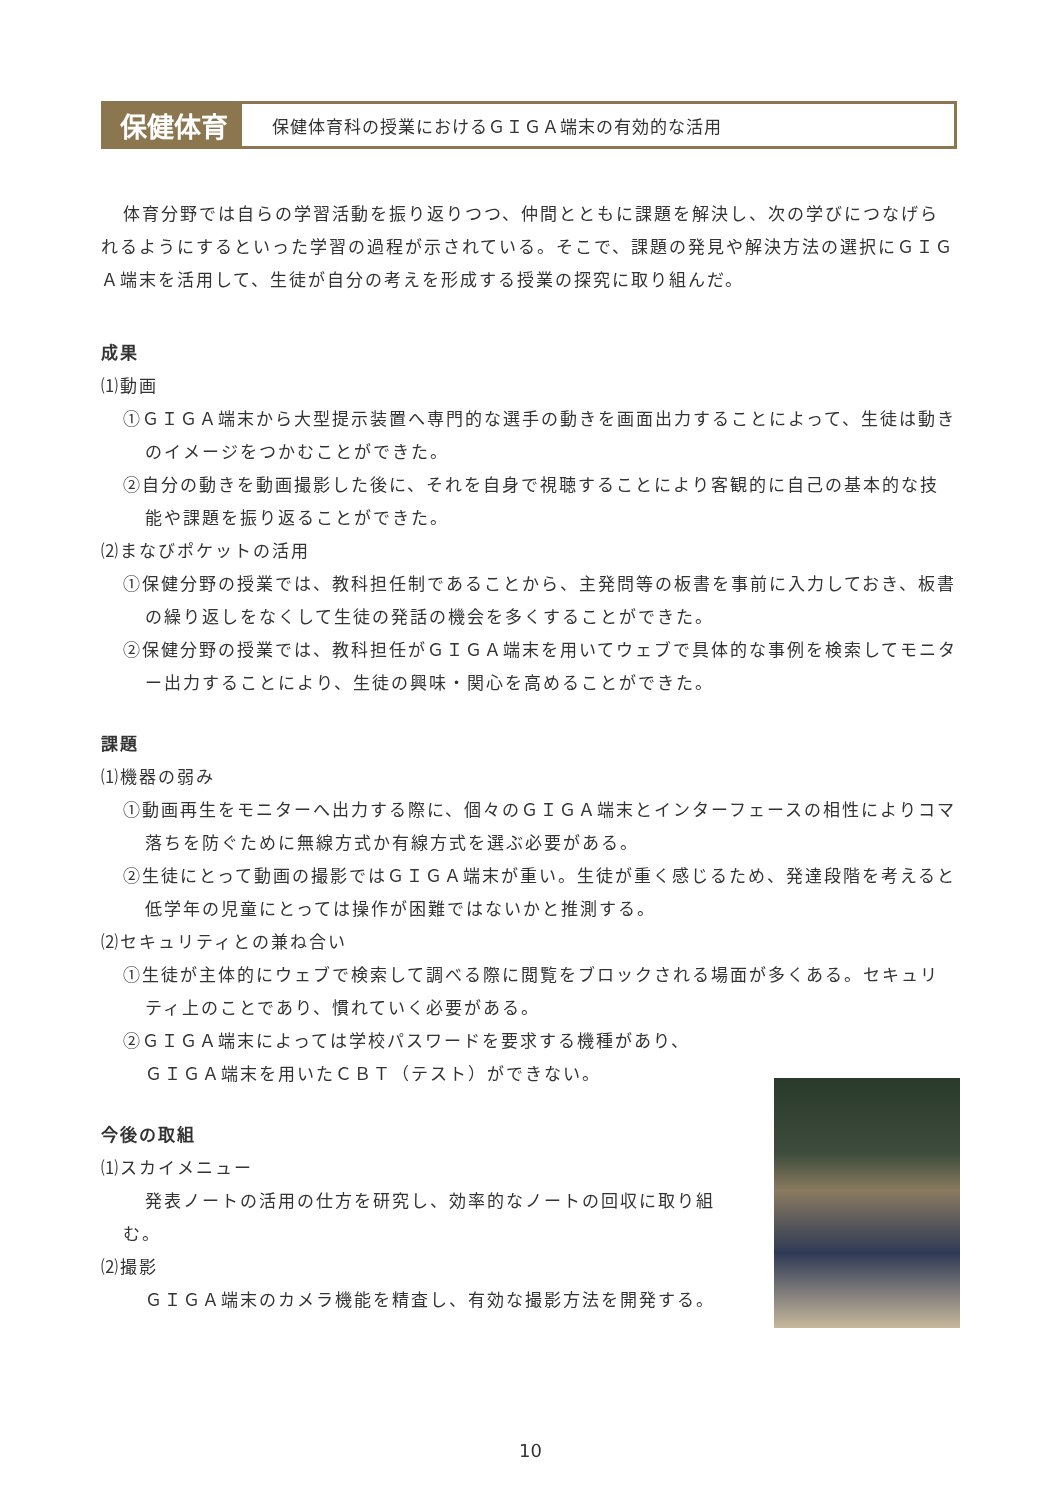保健体育
保健体育科の授業におけるＧＩＧＡ端末の有効的な活用
体育分野では自らの学習活動を振り返りつつ、仲間とともに課題を解決し、次の学びにつなげられるようにするといった学習の過程が示されている。そこで、課題の発見や解決方法の選択にＧＩＧＡ端末を活用して、生徒が自分の考えを形成する授業の探究に取り組んだ。
成果
⑴動画
①ＧＩＧＡ端末から大型提示装置へ専門的な選手の動きを画面出力することによって、生徒は動きのイメージをつかむことができた。
②自分の動きを動画撮影した後に、それを自身で視聴することにより客観的に自己の基本的な技能や課題を振り返ることができた。
⑵まなびポケットの活用
①保健分野の授業では、教科担任制であることから、主発問等の板書を事前に入力しておき、板書の繰り返しをなくして生徒の発話の機会を多くすることができた。
②保健分野の授業では、教科担任がＧＩＧＡ端末を用いてウェブで具体的な事例を検索してモニター出力することにより、生徒の興味・関心を高めることができた。
課題
⑴機器の弱み
①動画再生をモニターへ出力する際に、個々のＧＩＧＡ端末とインターフェースの相性によりコマ落ちを防ぐために無線方式か有線方式を選ぶ必要がある。
②生徒にとって動画の撮影ではＧＩＧＡ端末が重い。生徒が重く感じるため、発達段階を考えると低学年の児童にとっては操作が困難ではないかと推測する。
⑵セキュリティとの兼ね合い
①生徒が主体的にウェブで検索して調べる際に閲覧をブロックされる場面が多くある。セキュリティ上のことであり、慣れていく必要がある。
②ＧＩＧＡ端末によっては学校パスワードを要求する機種があり、
ＧＩＧＡ端末を用いたＣＢＴ（テスト）ができない。
今後の取組
⑴スカイメニュー
発表ノートの活用の仕方を研究し、効率的なノートの回収に取り組む。
⑵撮影
ＧＩＧＡ端末のカメラ機能を精査し、有効な撮影方法を開発する。
10